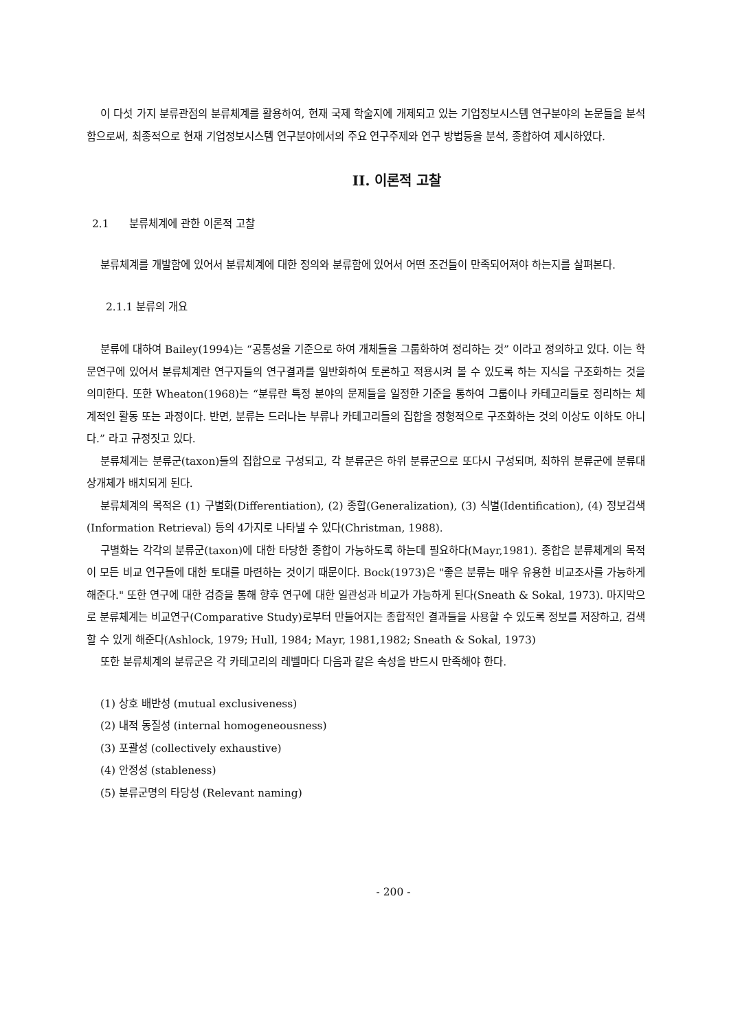이 다섯 가지 분류관점의 분류체계를 활용하여, 현재 국제 학술지에 개제되고 있는 기업정보시스템 연구분야의 논문들을 분석함으로써, 최종적으로 현재 기업정보시스템 연구분야에서의 주요 연구주제와 연구 방법등을 분석, 종합하여 제시하였다.
II. 이론적 고찰
2.1 분류체계에 관한 이론적 고찰
분류체계를 개발함에 있어서 분류체계에 대한 정의와 분류함에 있어서 어떤 조건들이 만족되어져야 하는지를 살펴본다.
2.1.1 분류의 개요
분류에 대하여 Bailey(1994)는 “공통성을 기준으로 하여 개체들을 그룹화하여 정리하는 것” 이라고 정의하고 있다. 이는 학문연구에 있어서 분류체계란 연구자들의 연구결과를 일반화하여 토론하고 적용시켜 볼 수 있도록 하는 지식을 구조화하는 것을 의미한다. 또한 Wheaton(1968)는 “분류란 특정 분야의 문제들을 일정한 기준을 통하여 그룹이나 카테고리들로 정리하는 체계적인 활동 또는 과정이다. 반면, 분류는 드러나는 부류나 카테고리들의 집합을 정형적으로 구조화하는 것의 이상도 이하도 아니다.” 라고 규정짓고 있다.
분류체계는 분류군(taxon)들의 집합으로 구성되고, 각 분류군은 하위 분류군으로 또다시 구성되며, 최하위 분류군에 분류대상개체가 배치되게 된다.
분류체계의 목적은 (1) 구별화(Differentiation), (2) 종합(Generalization), (3) 식별(Identification), (4) 정보검색(Information Retrieval) 등의 4가지로 나타낼 수 있다(Christman, 1988).
구별화는 각각의 분류군(taxon)에 대한 타당한 종합이 가능하도록 하는데 필요하다(Mayr,1981). 종합은 분류체계의 목적이 모든 비교 연구들에 대한 토대를 마련하는 것이기 때문이다. Bock(1973)은 "좋은 분류는 매우 유용한 비교조사를 가능하게 해준다." 또한 연구에 대한 검증을 통해 향후 연구에 대한 일관성과 비교가 가능하게 된다(Sneath & Sokal, 1973). 마지막으로 분류체계는 비교연구(Comparative Study)로부터 만들어지는 종합적인 결과들을 사용할 수 있도록 정보를 저장하고, 검색할 수 있게 해준다(Ashlock, 1979; Hull, 1984; Mayr, 1981,1982; Sneath & Sokal, 1973)
또한 분류체계의 분류군은 각 카테고리의 레벨마다 다음과 같은 속성을 반드시 만족해야 한다.
(1) 상호 배반성 (mutual exclusiveness)
(2) 내적 동질성 (internal homogeneousness)
(3) 포괄성 (collectively exhaustive)
(4) 안정성 (stableness)
(5) 분류군명의 타당성 (Relevant naming)
- 200 -